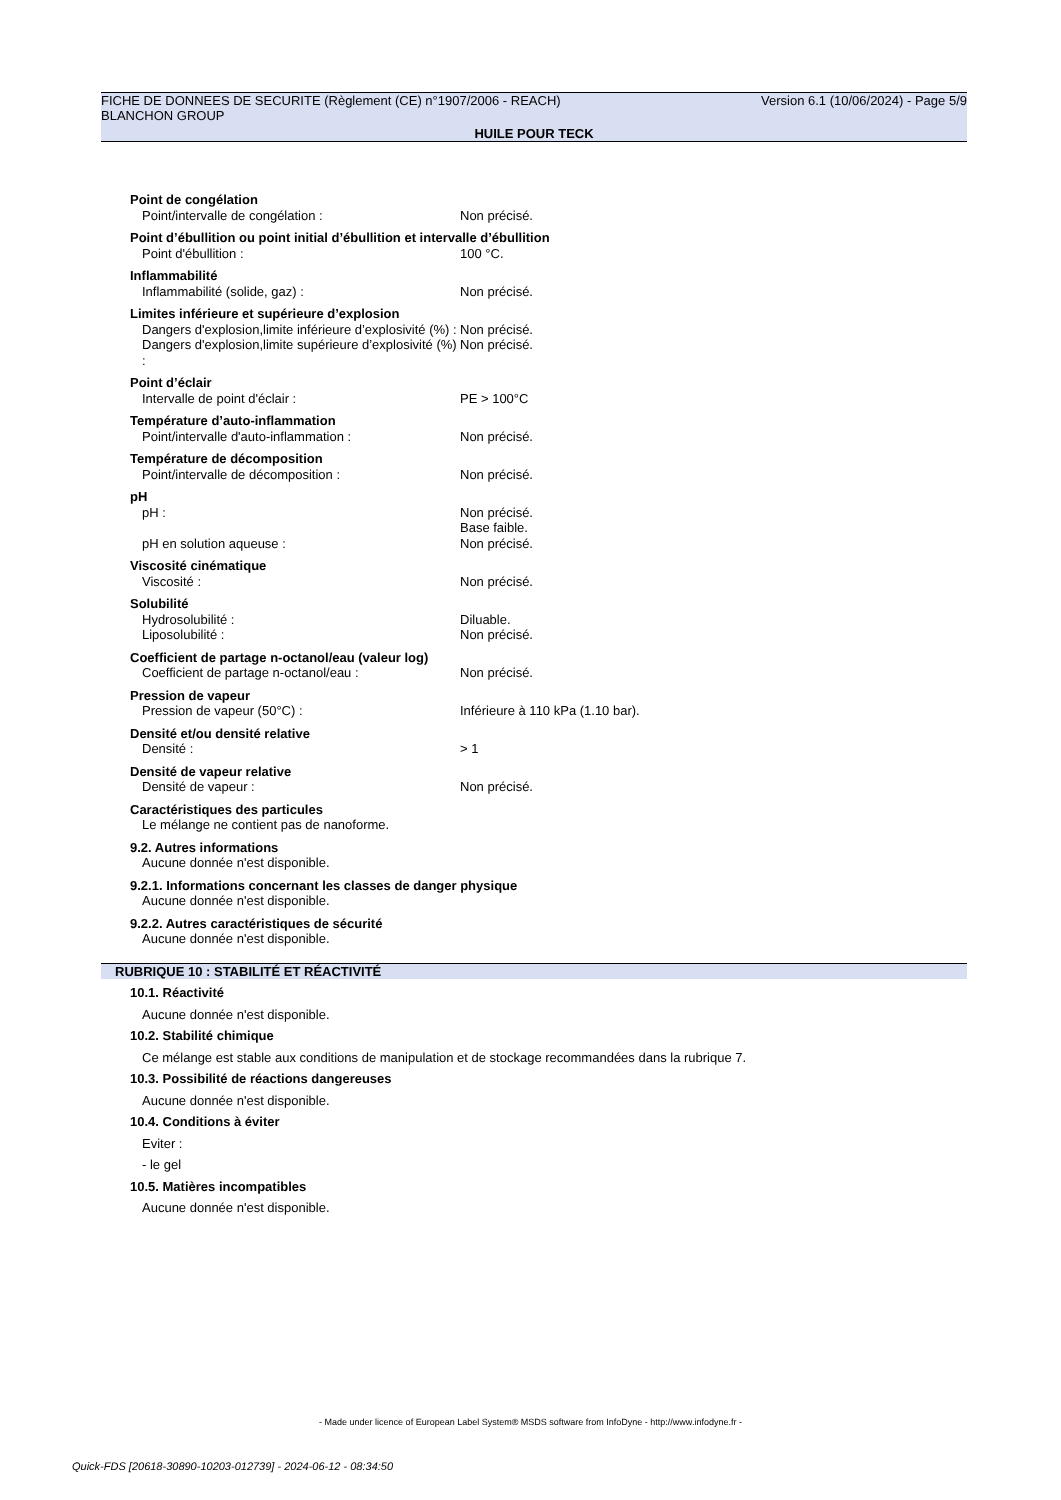FICHE DE DONNEES DE SECURITE (Règlement (CE) n°1907/2006 - REACH) Version 6.1 (10/06/2024) - Page 5/9
BLANCHON GROUP
HUILE POUR TECK
Point de congélation
Point/intervalle de congélation : Non précisé.
Point d’ébullition ou point initial d’ébullition et intervalle d’ébullition
Point d'ébullition : 100 °C.
Inflammabilité
Inflammabilité (solide, gaz) : Non précisé.
Limites inférieure et supérieure d’explosion
Dangers d'explosion,limite inférieure d’explosivité (%) :
Non précisé.
Dangers d'explosion,limite supérieure d’explosivité (%) :
Non précisé.
Point d’éclair
Intervalle de point d'éclair : PE > 100°C
Température d’auto-inflammation
Point/intervalle d'auto-inflammation : Non précisé.
Température de décomposition
Point/intervalle de décomposition : Non précisé.
pH
pH : Non précisé.
Base faible.
pH en solution aqueuse : Non précisé.
Viscosité cinématique
Viscosité : Non précisé.
Solubilité
Hydrosolubilité : Diluable.
Liposolubilité : Non précisé.
Coefficient de partage n-octanol/eau (valeur log)
Coefficient de partage n-octanol/eau : Non précisé.
Pression de vapeur
Pression de vapeur (50°C) : Inférieure à 110 kPa (1.10 bar).
Densité et/ou densité relative
Densité : > 1
Densité de vapeur relative
Densité de vapeur : Non précisé.
Caractéristiques des particules
Le mélange ne contient pas de nanoforme.
9.2. Autres informations
Aucune donnée n'est disponible.
9.2.1. Informations concernant les classes de danger physique
Aucune donnée n'est disponible.
9.2.2. Autres caractéristiques de sécurité
Aucune donnée n'est disponible.
RUBRIQUE 10 : STABILITÉ ET RÉACTIVITÉ
10.1. Réactivité
Aucune donnée n'est disponible.
10.2. Stabilité chimique
Ce mélange est stable aux conditions de manipulation et de stockage recommandées dans la rubrique 7.
10.3. Possibilité de réactions dangereuses
Aucune donnée n'est disponible.
10.4. Conditions à éviter
Eviter :
- le gel
10.5. Matières incompatibles
Aucune donnée n'est disponible.
- Made under licence of European Label System® MSDS software from InfoDyne - http://www.infodyne.fr -
Quick-FDS [20618-30890-10203-012739] - 2024-06-12 - 08:34:50